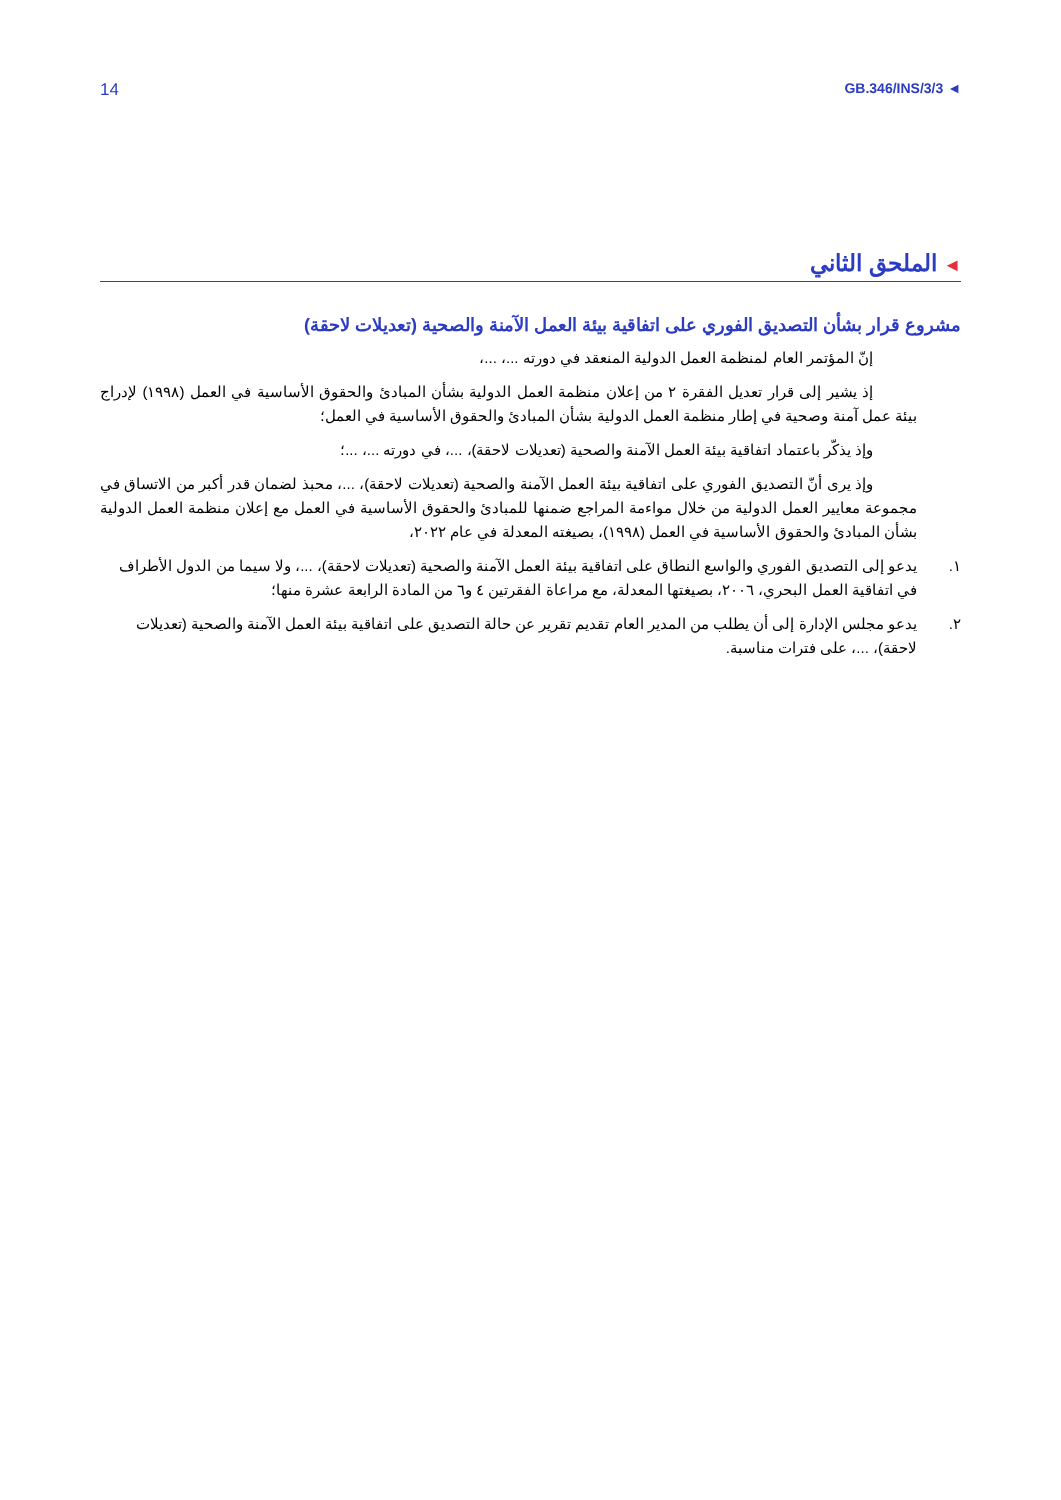14 GB.346/INS/3/3 ◄
◄ الملحق الثاني
مشروع قرار بشأن التصديق الفوري على اتفاقية بيئة العمل الآمنة والصحية (تعديلات لاحقة)
إنّ المؤتمر العام لمنظمة العمل الدولية المنعقد في دورته ...، ...،
إذ يشير إلى قرار تعديل الفقرة ٢ من إعلان منظمة العمل الدولية بشأن المبادئ والحقوق الأساسية في العمل (١٩٩٨) لإدراج بيئة عمل آمنة وصحية في إطار منظمة العمل الدولية بشأن المبادئ والحقوق الأساسية في العمل؛
وإذ يذكّر باعتماد اتفاقية بيئة العمل الآمنة والصحية (تعديلات لاحقة)، ...، في دورته ...، ...؛
وإذ يرى أنّ التصديق الفوري على اتفاقية بيئة العمل الآمنة والصحية (تعديلات لاحقة)، ...، محبذ لضمان قدر أكبر من الاتساق في مجموعة معايير العمل الدولية من خلال مواءمة المراجع ضمنها للمبادئ والحقوق الأساسية في العمل مع إعلان منظمة العمل الدولية بشأن المبادئ والحقوق الأساسية في العمل (١٩٩٨)، بصيغته المعدلة في عام ٢٠٢٢،
١. يدعو إلى التصديق الفوري والواسع النطاق على اتفاقية بيئة العمل الآمنة والصحية (تعديلات لاحقة)، ...، ولا سيما من الدول الأطراف في اتفاقية العمل البحري، ٢٠٠٦، بصيغتها المعدلة، مع مراعاة الفقرتين ٤ و٦ من المادة الرابعة عشرة منها؛
٢. يدعو مجلس الإدارة إلى أن يطلب من المدير العام تقديم تقرير عن حالة التصديق على اتفاقية بيئة العمل الآمنة والصحية (تعديلات لاحقة)، ...، على فترات مناسبة.